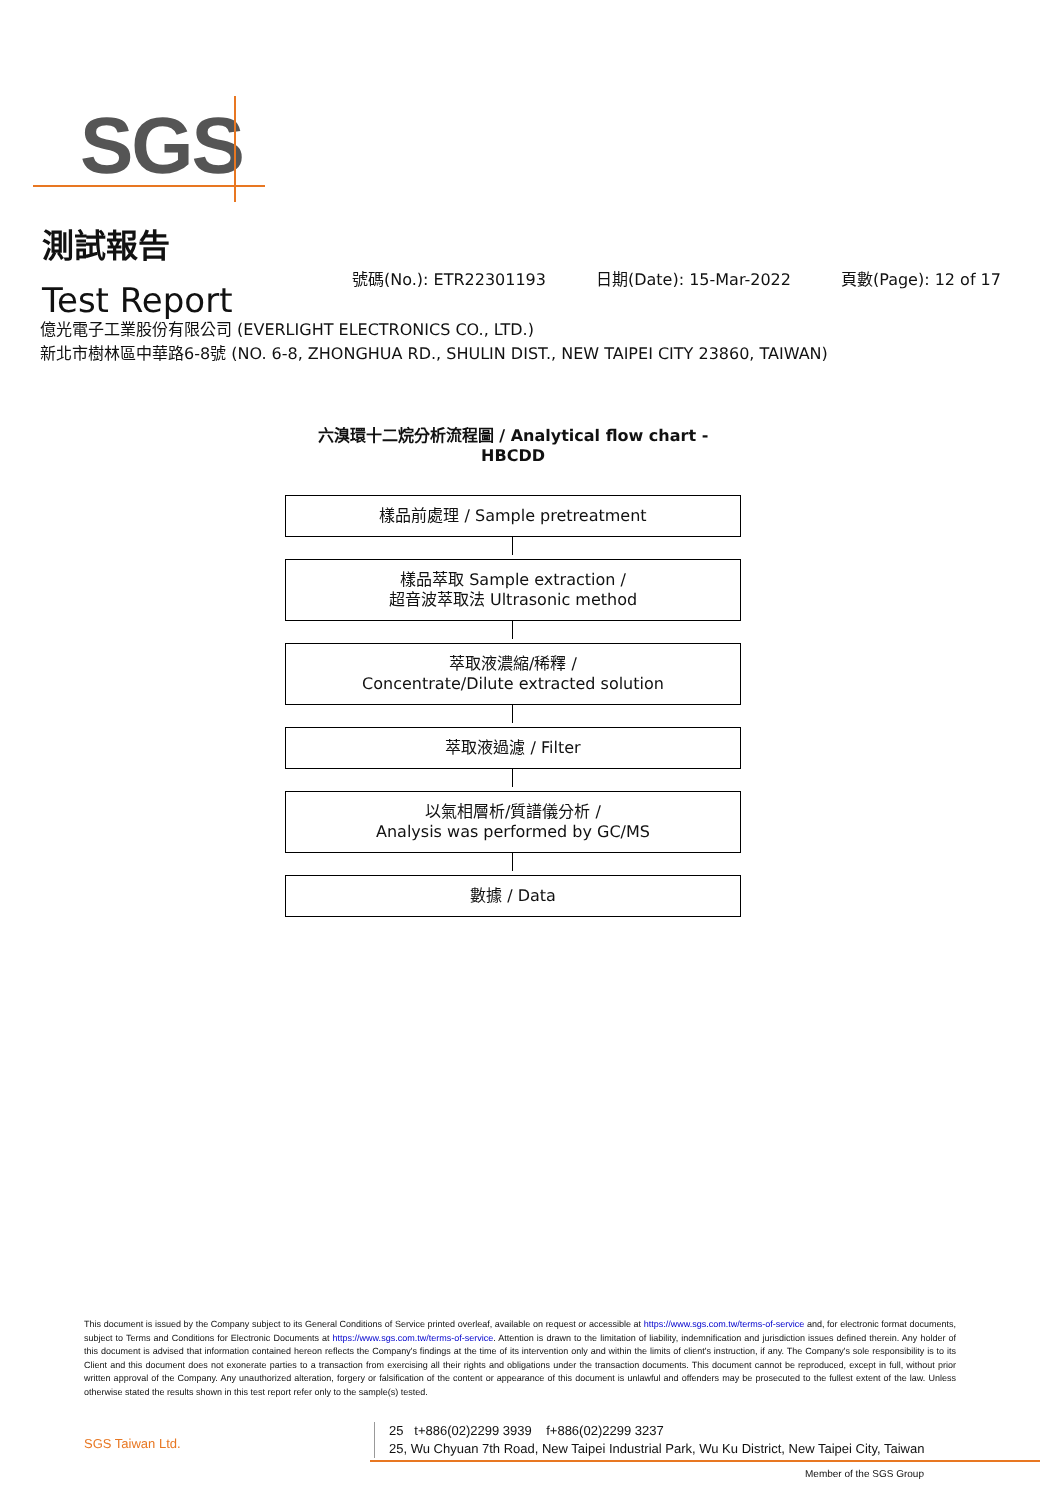SGS
測試報告
Test Report
號碼(No.): ETR22301193
日期(Date): 15-Mar-2022
頁數(Page): 12 of 17
億光電子工業股份有限公司 (EVERLIGHT ELECTRONICS CO., LTD.)
新北市樹林區中華路6-8號 (NO. 6-8, ZHONGHUA RD., SHULIN DIST., NEW TAIPEI CITY 23860, TAIWAN)
六溴環十二烷分析流程圖 / Analytical flow chart - HBCDD
樣品前處理 / Sample pretreatment
樣品萃取 Sample extraction /
超音波萃取法 Ultrasonic method
萃取液濃縮/稀釋 /
Concentrate/Dilute extracted solution
萃取液過濾 / Filter
以氣相層析/質譜儀分析 /
Analysis was performed by GC/MS
數據 / Data
This document is issued by the Company subject to its General Conditions of Service printed overleaf, available on request or accessible at https://www.sgs.com.tw/terms-of-service and, for electronic format documents, subject to Terms and Conditions for Electronic Documents at https://www.sgs.com.tw/terms-of-service. Attention is drawn to the limitation of liability, indemnification and jurisdiction issues defined therein. Any holder of this document is advised that information contained hereon reflects the Company's findings at the time of its intervention only and within the limits of client's instruction, if any. The Company's sole responsibility is to its Client and this document does not exonerate parties to a transaction from exercising all their rights and obligations under the transaction documents. This document cannot be reproduced, except in full, without prior written approval of the Company. Any unauthorized alteration, forgery or falsification of the content or appearance of this document is unlawful and offenders may be prosecuted to the fullest extent of the law. Unless otherwise stated the results shown in this test report refer only to the sample(s) tested.
SGS Taiwan Ltd.
25 t+886(02)2299 3939 f+886(02)2299 3237
25, Wu Chyuan 7th Road, New Taipei Industrial Park, Wu Ku District, New Taipei City, Taiwan
Member of the SGS Group